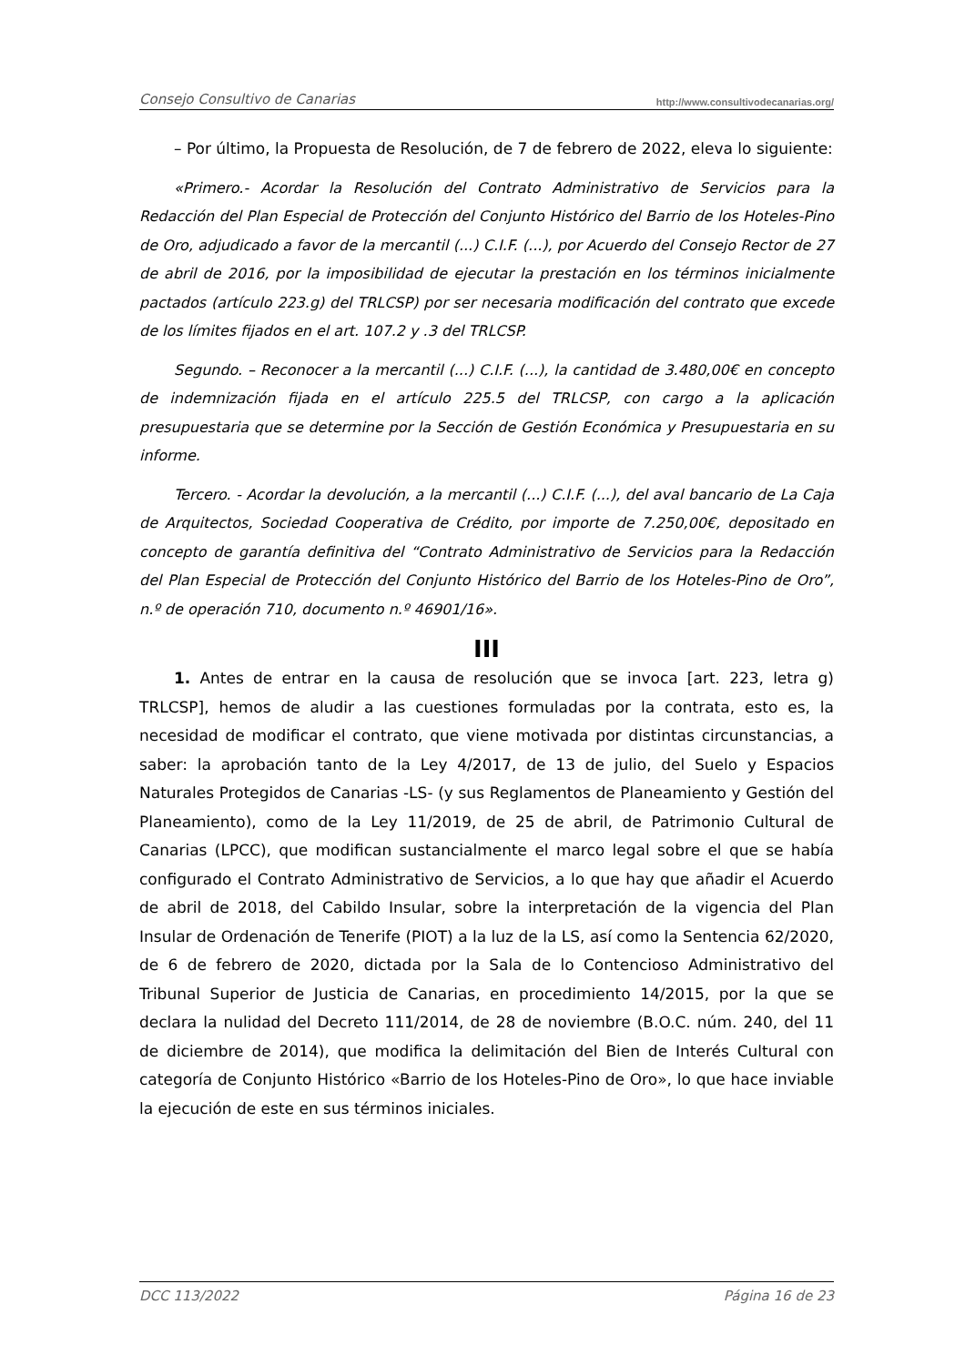Consejo Consultivo de Canarias http://www.consultivodecanarias.org/
– Por último, la Propuesta de Resolución, de 7 de febrero de 2022, eleva lo siguiente:
«Primero.- Acordar la Resolución del Contrato Administrativo de Servicios para la Redacción del Plan Especial de Protección del Conjunto Histórico del Barrio de los Hoteles-Pino de Oro, adjudicado a favor de la mercantil (...) C.I.F. (...), por Acuerdo del Consejo Rector de 27 de abril de 2016, por la imposibilidad de ejecutar la prestación en los términos inicialmente pactados (artículo 223.g) del TRLCSP) por ser necesaria modificación del contrato que excede de los límites fijados en el art. 107.2 y .3 del TRLCSP.
Segundo. – Reconocer a la mercantil (...) C.I.F. (...), la cantidad de 3.480,00€ en concepto de indemnización fijada en el artículo 225.5 del TRLCSP, con cargo a la aplicación presupuestaria que se determine por la Sección de Gestión Económica y Presupuestaria en su informe.
Tercero. - Acordar la devolución, a la mercantil (...) C.I.F. (...), del aval bancario de La Caja de Arquitectos, Sociedad Cooperativa de Crédito, por importe de 7.250,00€, depositado en concepto de garantía definitiva del “Contrato Administrativo de Servicios para la Redacción del Plan Especial de Protección del Conjunto Histórico del Barrio de los Hoteles-Pino de Oro”, n.º de operación 710, documento n.º 46901/16».
III
1. Antes de entrar en la causa de resolución que se invoca [art. 223, letra g) TRLCSP], hemos de aludir a las cuestiones formuladas por la contrata, esto es, la necesidad de modificar el contrato, que viene motivada por distintas circunstancias, a saber: la aprobación tanto de la Ley 4/2017, de 13 de julio, del Suelo y Espacios Naturales Protegidos de Canarias -LS- (y sus Reglamentos de Planeamiento y Gestión del Planeamiento), como de la Ley 11/2019, de 25 de abril, de Patrimonio Cultural de Canarias (LPCC), que modifican sustancialmente el marco legal sobre el que se había configurado el Contrato Administrativo de Servicios, a lo que hay que añadir el Acuerdo de abril de 2018, del Cabildo Insular, sobre la interpretación de la vigencia del Plan Insular de Ordenación de Tenerife (PIOT) a la luz de la LS, así como la Sentencia 62/2020, de 6 de febrero de 2020, dictada por la Sala de lo Contencioso Administrativo del Tribunal Superior de Justicia de Canarias, en procedimiento 14/2015, por la que se declara la nulidad del Decreto 111/2014, de 28 de noviembre (B.O.C. núm. 240, del 11 de diciembre de 2014), que modifica la delimitación del Bien de Interés Cultural con categoría de Conjunto Histórico «Barrio de los Hoteles-Pino de Oro», lo que hace inviable la ejecución de este en sus términos iniciales.
DCC 113/2022 Página 16 de 23